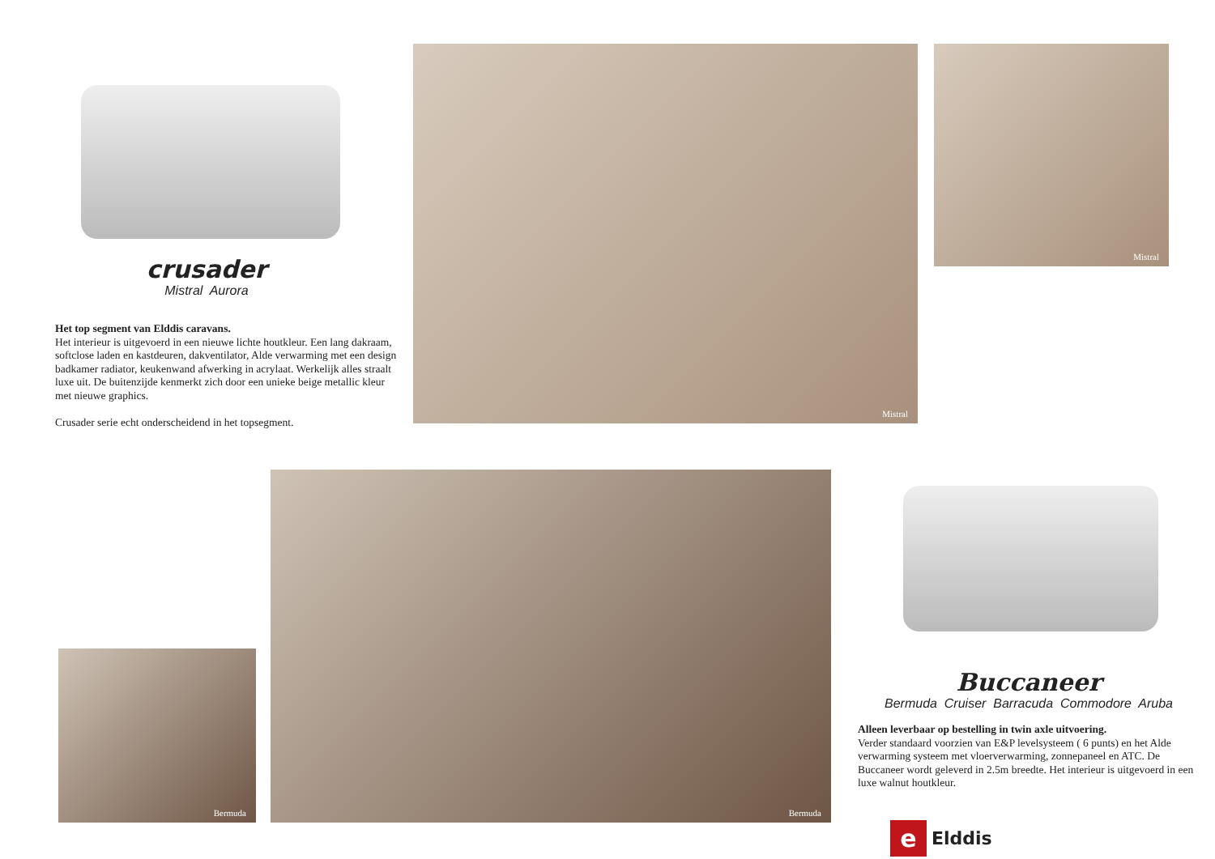crusader
Mistral Aurora
Het top segment van Elddis caravans.
Het interieur is uitgevoerd in een nieuwe lichte houtkleur. Een lang dakraam, softclose laden en kastdeuren, dakventilator, Alde verwarming met een design badkamer radiator, keukenwand afwerking in acrylaat. Werkelijk alles straalt luxe uit. De buitenzijde kenmerkt zich door een unieke beige metallic kleur met nieuwe graphics.
Crusader serie echt onderscheidend in het topsegment.
Mistral Mistral
Bermuda
Bermuda
Buccaneer
Bermuda Cruiser Barracuda Commodore Aruba
Alleen leverbaar op bestelling in twin axle uitvoering.
Verder standaard voorzien van E&P levelsysteem ( 6 punts) en het Alde verwarming systeem met vloerverwarming, zonnepaneel en ATC. De Buccaneer wordt geleverd in 2.5m breedte. Het interieur is uitgevoerd in een luxe walnut houtkleur.
e
Elddis